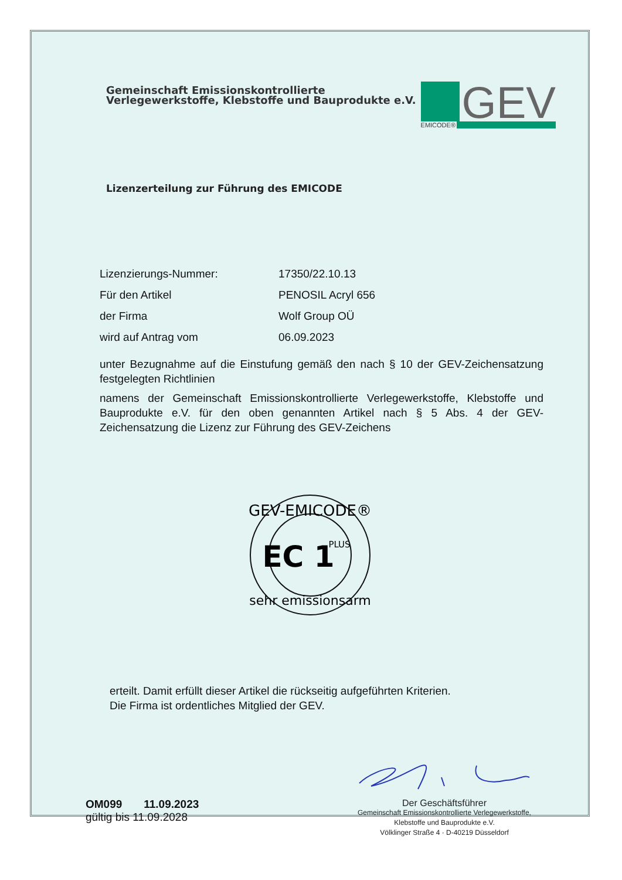Gemeinschaft Emissionskontrollierte
Verlegewerkstoffe, Klebstoffe und Bauprodukte e.V.
GEV
EMICODE®
Lizenzerteilung zur Führung des EMICODE
Lizenzierungs-Nummer: 17350/22.10.13
Für den Artikel PENOSIL Acryl 656
der Firma Wolf Group OÜ
wird auf Antrag vom 06.09.2023
unter Bezugnahme auf die Einstufung gemäß den nach § 10 der GEV-Zeichensatzung festgelegten Richtlinien
namens der Gemeinschaft Emissionskontrollierte Verlegewerkstoffe, Klebstoffe und Bauprodukte e.V. für den oben genannten Artikel nach § 5 Abs. 4 der GEV-Zeichensatzung die Lizenz zur Führung des GEV-Zeichens
GEV-EMICODE®
EC 1
PLUS
sehr emissionsarm
erteilt. Damit erfüllt dieser Artikel die rückseitig aufgeführten Kriterien.
Die Firma ist ordentliches Mitglied der GEV.
OM099 11.09.2023
gültig bis 11.09.2028
Der Geschäftsführer
Gemeinschaft Emissionskontrollierte Verlegewerkstoffe,
Klebstoffe und Bauprodukte e.V.
Völklinger Straße 4 · D-40219 Düsseldorf